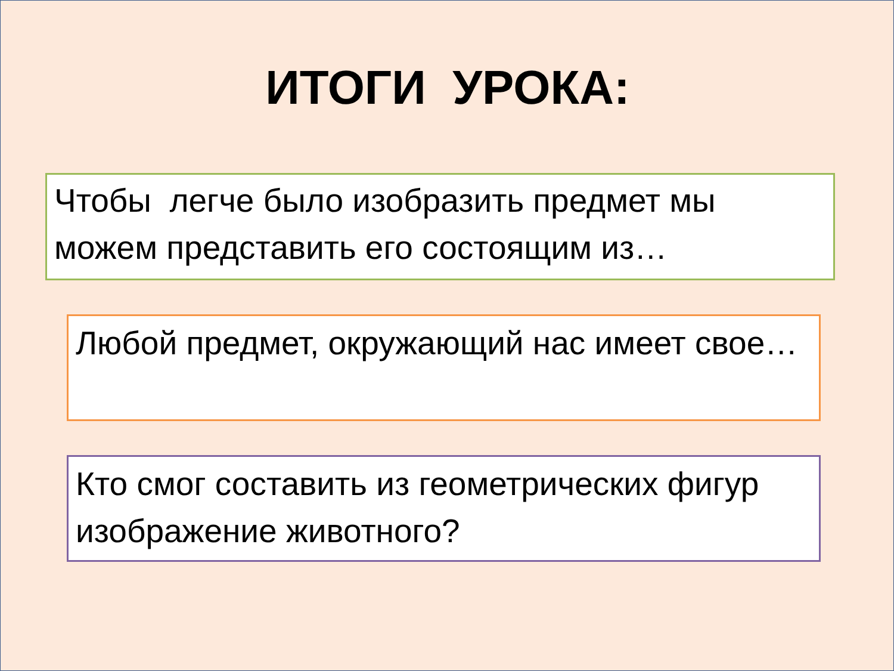ИТОГИ УРОКА:
Чтобы легче было изобразить предмет мы можем представить его состоящим из…
Любой предмет, окружающий нас имеет свое…
Кто смог составить из геометрических фигур изображение животного?